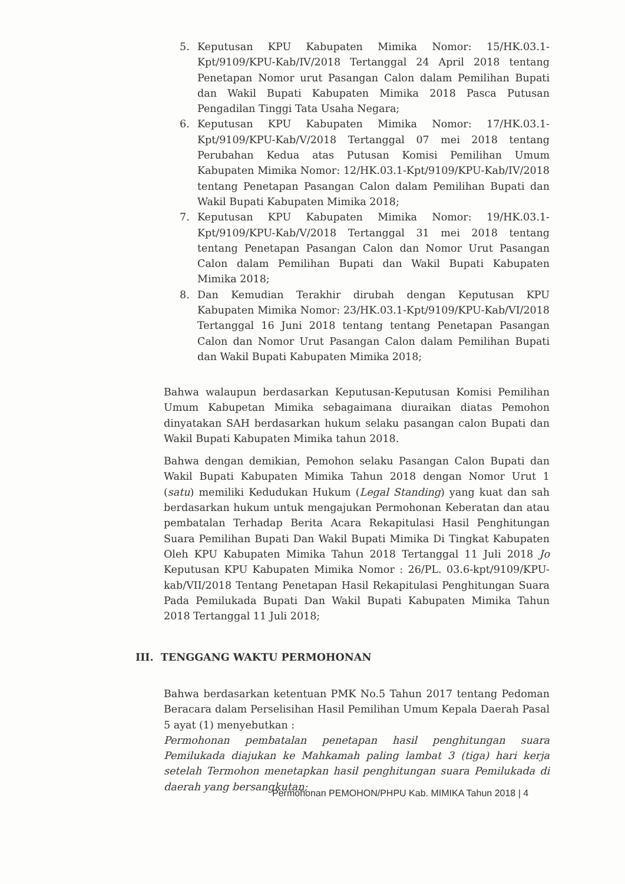5. Keputusan KPU Kabupaten Mimika Nomor: 15/HK.03.1-Kpt/9109/KPU-Kab/IV/2018 Tertanggal 24 April 2018 tentang Penetapan Nomor urut Pasangan Calon dalam Pemilihan Bupati dan Wakil Bupati Kabupaten Mimika 2018 Pasca Putusan Pengadilan Tinggi Tata Usaha Negara;
6. Keputusan KPU Kabupaten Mimika Nomor: 17/HK.03.1-Kpt/9109/KPU-Kab/V/2018 Tertanggal 07 mei 2018 tentang Perubahan Kedua atas Putusan Komisi Pemilihan Umum Kabupaten Mimika Nomor: 12/HK.03.1-Kpt/9109/KPU-Kab/IV/2018 tentang Penetapan Pasangan Calon dalam Pemilihan Bupati dan Wakil Bupati Kabupaten Mimika 2018;
7. Keputusan KPU Kabupaten Mimika Nomor: 19/HK.03.1-Kpt/9109/KPU-Kab/V/2018 Tertanggal 31 mei 2018 tentang tentang Penetapan Pasangan Calon dan Nomor Urut Pasangan Calon dalam Pemilihan Bupati dan Wakil Bupati Kabupaten Mimika 2018;
8. Dan Kemudian Terakhir dirubah dengan Keputusan KPU Kabupaten Mimika Nomor: 23/HK.03.1-Kpt/9109/KPU-Kab/VI/2018 Tertanggal 16 Juni 2018 tentang tentang Penetapan Pasangan Calon dan Nomor Urut Pasangan Calon dalam Pemilihan Bupati dan Wakil Bupati Kabupaten Mimika 2018;
Bahwa walaupun berdasarkan Keputusan-Keputusan Komisi Pemilihan Umum Kabupetan Mimika sebagaimana diuraikan diatas Pemohon dinyatakan SAH berdasarkan hukum selaku pasangan calon Bupati dan Wakil Bupati Kabupaten Mimika tahun 2018.
Bahwa dengan demikian, Pemohon selaku Pasangan Calon Bupati dan Wakil Bupati Kabupaten Mimika Tahun 2018 dengan Nomor Urut 1 (satu) memiliki Kedudukan Hukum (Legal Standing) yang kuat dan sah berdasarkan hukum untuk mengajukan Permohonan Keberatan dan atau pembatalan Terhadap Berita Acara Rekapitulasi Hasil Penghitungan Suara Pemilihan Bupati Dan Wakil Bupati Mimika Di Tingkat Kabupaten Oleh KPU Kabupaten Mimika Tahun 2018 Tertanggal 11 Juli 2018 Jo Keputusan KPU Kabupaten Mimika Nomor : 26/PL. 03.6-kpt/9109/KPU-kab/VII/2018 Tentang Penetapan Hasil Rekapitulasi Penghitungan Suara Pada Pemilukada Bupati Dan Wakil Bupati Kabupaten Mimika Tahun 2018 Tertanggal 11 Juli 2018;
III. TENGGANG WAKTU PERMOHONAN
Bahwa berdasarkan ketentuan PMK No.5 Tahun 2017 tentang Pedoman Beracara dalam Perselisihan Hasil Pemilihan Umum Kepala Daerah Pasal 5 ayat (1) menyebutkan :
Permohonan pembatalan penetapan hasil penghitungan suara Pemilukada diajukan ke Mahkamah paling lambat 3 (tiga) hari kerja setelah Termohon menetapkan hasil penghitungan suara Pemilukada di daerah yang bersangkutan;
Permohonan PEMOHON/PHPU Kab. MIMIKA Tahun 2018 | 4